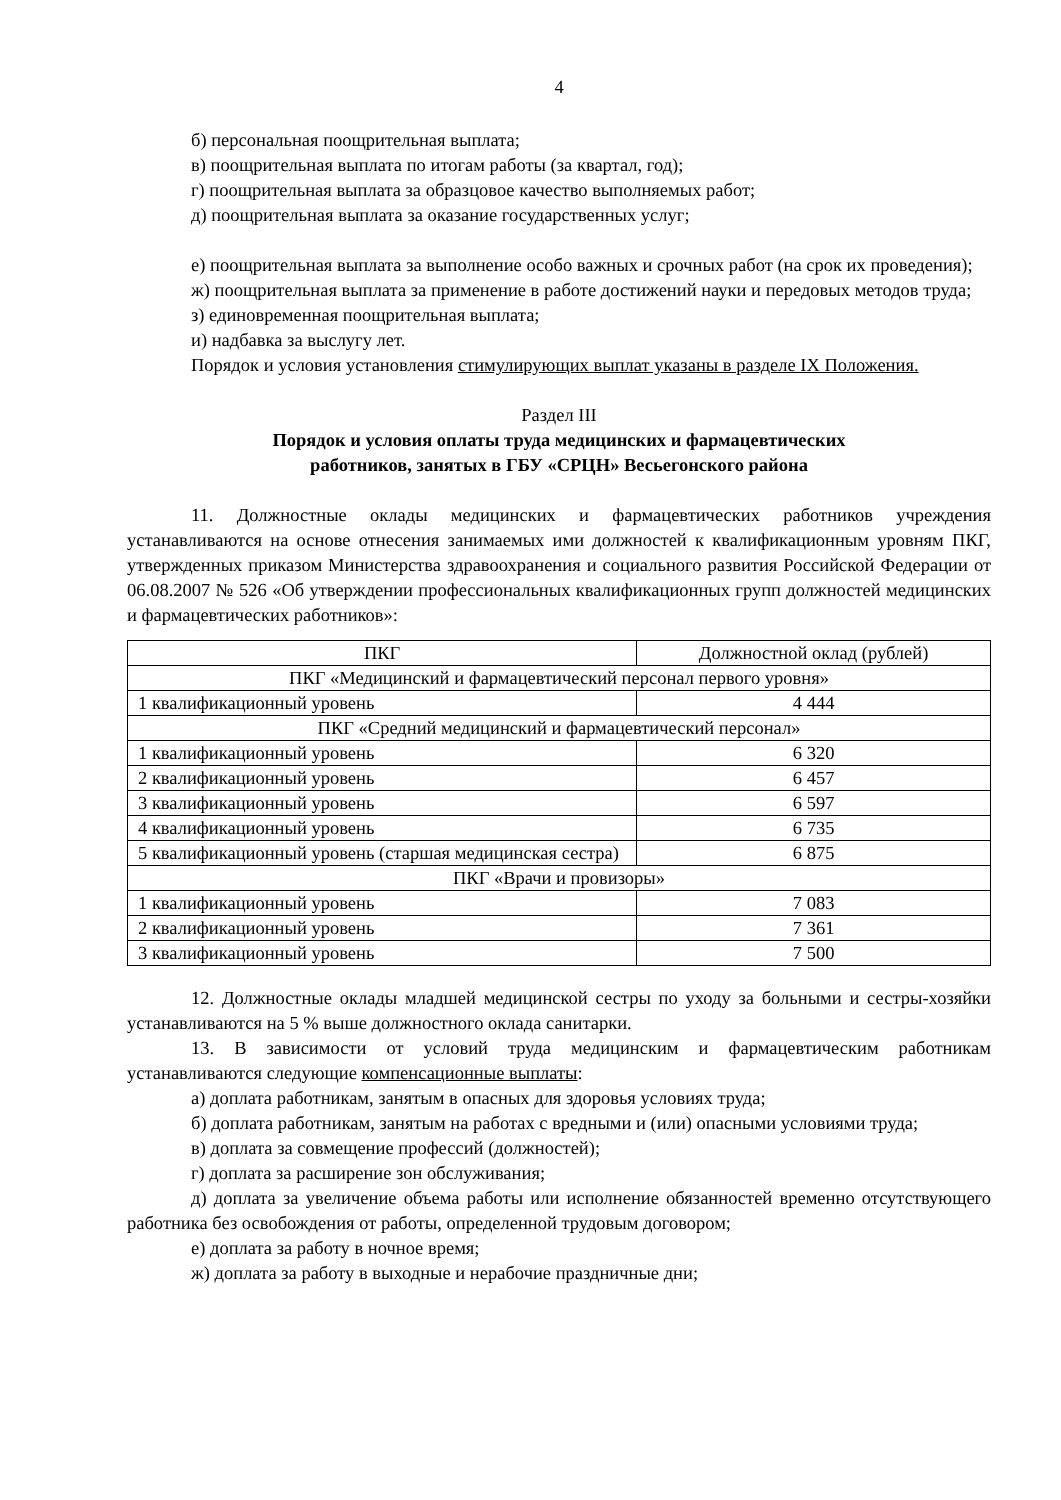4
б) персональная поощрительная выплата;
в) поощрительная выплата по итогам работы (за квартал, год);
г) поощрительная выплата за образцовое качество выполняемых работ;
д) поощрительная выплата за оказание государственных услуг;
е) поощрительная выплата за выполнение особо важных и срочных работ (на срок их проведения);
ж) поощрительная выплата за применение в работе достижений науки и передовых методов труда;
з) единовременная поощрительная выплата;
и) надбавка за выслугу лет.
Порядок и условия установления стимулирующих выплат указаны в разделе IX Положения.
Раздел III
Порядок и условия оплаты труда медицинских и фармацевтических
работников, занятых в ГБУ «СРЦН» Весьегонского района
11. Должностные оклады медицинских и фармацевтических работников учреждения устанавливаются на основе отнесения занимаемых ими должностей к квалификационным уровням ПКГ, утвержденных приказом Министерства здравоохранения и социального развития Российской Федерации от 06.08.2007 № 526 «Об утверждении профессиональных квалификационных групп должностей медицинских и фармацевтических работников»:
| ПКГ | Должностной оклад (рублей) |
| ПКГ «Медицинский и фармацевтический персонал первого уровня» | |
| 1 квалификационный уровень | 4 444 |
| ПКГ «Средний медицинский и фармацевтический персонал» | |
| 1 квалификационный уровень | 6 320 |
| 2 квалификационный уровень | 6 457 |
| 3 квалификационный уровень | 6 597 |
| 4 квалификационный уровень | 6 735 |
| 5 квалификационный уровень (старшая медицинская сестра) | 6 875 |
| ПКГ «Врачи и провизоры» | |
| 1 квалификационный уровень | 7 083 |
| 2 квалификационный уровень | 7 361 |
| 3 квалификационный уровень | 7 500 |
12. Должностные оклады младшей медицинской сестры по уходу за больными и сестры-хозяйки устанавливаются на 5 % выше должностного оклада санитарки.
13. В зависимости от условий труда медицинским и фармацевтическим работникам устанавливаются следующие компенсационные выплаты:
а) доплата работникам, занятым в опасных для здоровья условиях труда;
б) доплата работникам, занятым на работах с вредными и (или) опасными условиями труда;
в) доплата за совмещение профессий (должностей);
г) доплата за расширение зон обслуживания;
д) доплата за увеличение объема работы или исполнение обязанностей временно отсутствующего работника без освобождения от работы, определенной трудовым договором;
е) доплата за работу в ночное время;
ж) доплата за работу в выходные и нерабочие праздничные дни;